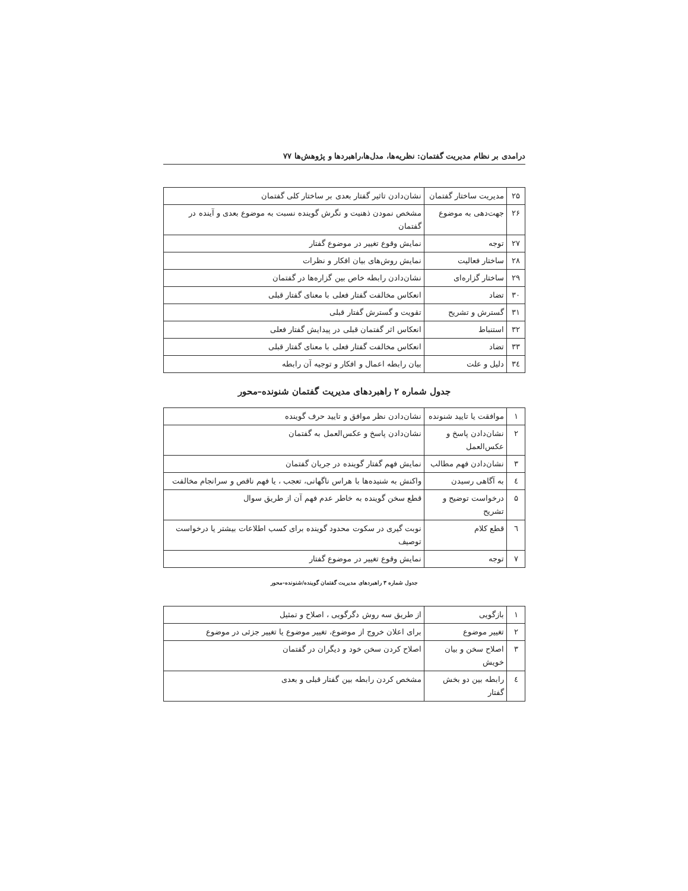درامدی بر نظام مدیریت گفتمان: نظریه‌ها، مدل‌ها،راهبردها و پژوهش‌ها ۷۷
| ۲۵ | مدیریت ساختار گفتمان | نشان‌دادن تاثیر گفتار بعدی بر ساختار کلی گفتمان |
| ۲۶ | جهت‌دهی به موضوع | مشخص نمودن ذهنیت و نگرش گوینده نسبت به موضوع بعدی و آینده در گفتمان |
| ۲۷ | توجه | نمایش وقوع تغییر در موضوع گفتار |
| ۲۸ | ساختار فعالیت | نمایش روش‌های بیان افکار و نظرات |
| ۲۹ | ساختار گزاره‌ای | نشان‌دادن رابطه خاص بین گزاره‌ها در گفتمان |
| ۳۰ | تضاد | انعکاس مخالفت گفتار فعلی با معنای گفتار قبلی |
| ۳۱ | گسترش و تشریح | تقویت و گسترش گفتار قبلی |
| ۳۲ | استنباط | انعکاس اثر گفتمان قبلی در پیدایش گفتار فعلی |
| ۳۳ | تضاد | انعکاس مخالفت گفتار فعلی با معنای گفتار قبلی |
| ۳٤ | دلیل و علت | بیان رابطه اعمال و افکار و توجیه آن رابطه |
جدول شماره ۲ راهبردهای مدیریت گفتمان شنونده–محور
| ۱ | موافقت یا تایید شنونده | نشان‌دادن نظر موافق و تایید حرف گوینده |
| ۲ | نشان‌دادن پاسخ و عکس‌العمل | نشان‌دادن پاسخ و عکس‌العمل به گفتمان |
| ۳ | نشان‌دادن فهم مطالب | نمایش فهم گفتار گوینده در جریان گفتمان |
| ٤ | به آگاهی رسیدن | واکنش به شنیده‌ها با هراس ناگهانی، تعجب ، یا فهم ناقص و سرانجام مخالفت |
| ۵ | درخواست توضیح و تشریح | قطع سخن گوینده به خاطر عدم فهم آن از طریق سوال |
| ٦ | قطع کلام | نوبت گیری در سکوت محدود گوینده برای کسب اطلاعات بیشتر یا درخواست توصیف |
| ۷ | توجه | نمایش وقوع تغییر در موضوع گفتار |
جدول شماره ۳ راهبردهای مدیریت گفتمان گوینده/شنونده-محور
| ۱ | بازگویی | از طریق سه روش دگرگویی ، اصلاح و تمثیل |
| ۲ | تغییر موضوع | برای اعلان خروج از موضوع، تغییر موضوع یا تغییر جزئی در موضوع |
| ۳ | اصلاح سخن و بیان خویش | اصلاح کردن سخن خود و دیگران در گفتمان |
| ٤ | رابطه بین دو بخش گفتار | مشخص کردن رابطه بین گفتار قبلی و بعدی |